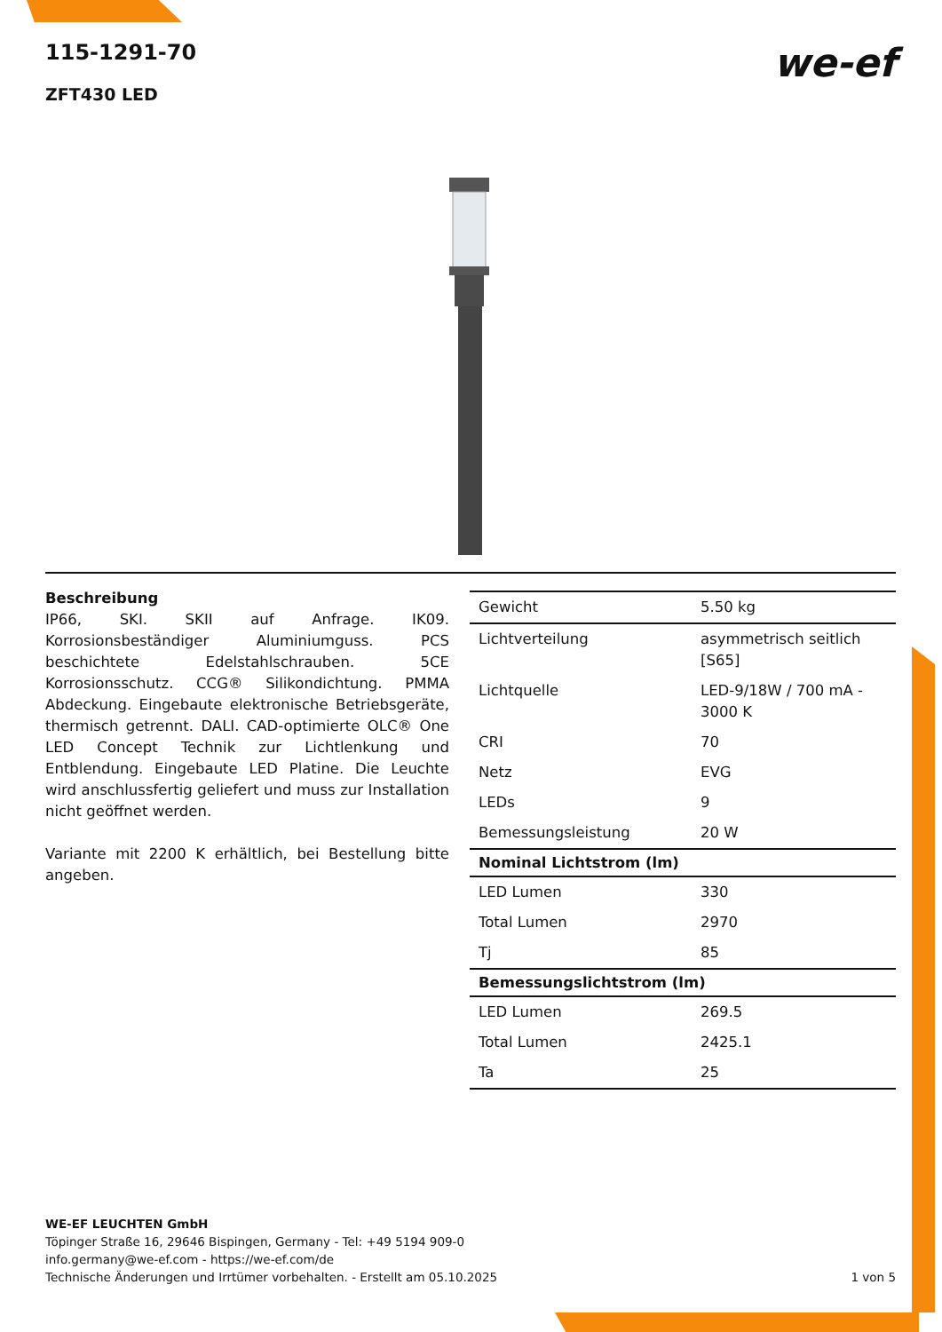115-1291-70
ZFT430 LED
we-ef
Beschreibung
IP66, SKI. SKII auf Anfrage. IK09. Korrosionsbeständiger Aluminiumguss. PCS beschichtete Edelstahlschrauben. 5CE Korrosionsschutz. CCG® Silikondichtung. PMMA Abdeckung. Eingebaute elektronische Betriebsgeräte, thermisch getrennt. DALI. CAD-optimierte OLC® One LED Concept Technik zur Lichtlenkung und Entblendung. Eingebaute LED Platine. Die Leuchte wird anschlussfertig geliefert und muss zur Installation nicht geöffnet werden.
Variante mit 2200 K erhältlich, bei Bestellung bitte angeben.
| Gewicht | 5.50 kg |
| Lichtverteilung | asymmetrisch seitlich [S65] |
| Lichtquelle | LED-9/18W / 700 mA - 3000 K |
| CRI | 70 |
| Netz | EVG |
| LEDs | 9 |
| Bemessungsleistung | 20 W |
| Nominal Lichtstrom (lm) | |
| LED Lumen | 330 |
| Total Lumen | 2970 |
| Tj | 85 |
| Bemessungslichtstrom (lm) | |
| LED Lumen | 269.5 |
| Total Lumen | 2425.1 |
| Ta | 25 |
WE-EF LEUCHTEN GmbH
Töpinger Straße 16, 29646 Bispingen, Germany - Tel: +49 5194 909-0
info.germany@we-ef.com - https://we-ef.com/de
Technische Änderungen und Irrtümer vorbehalten. - Erstellt am 05.10.2025
1 von 5